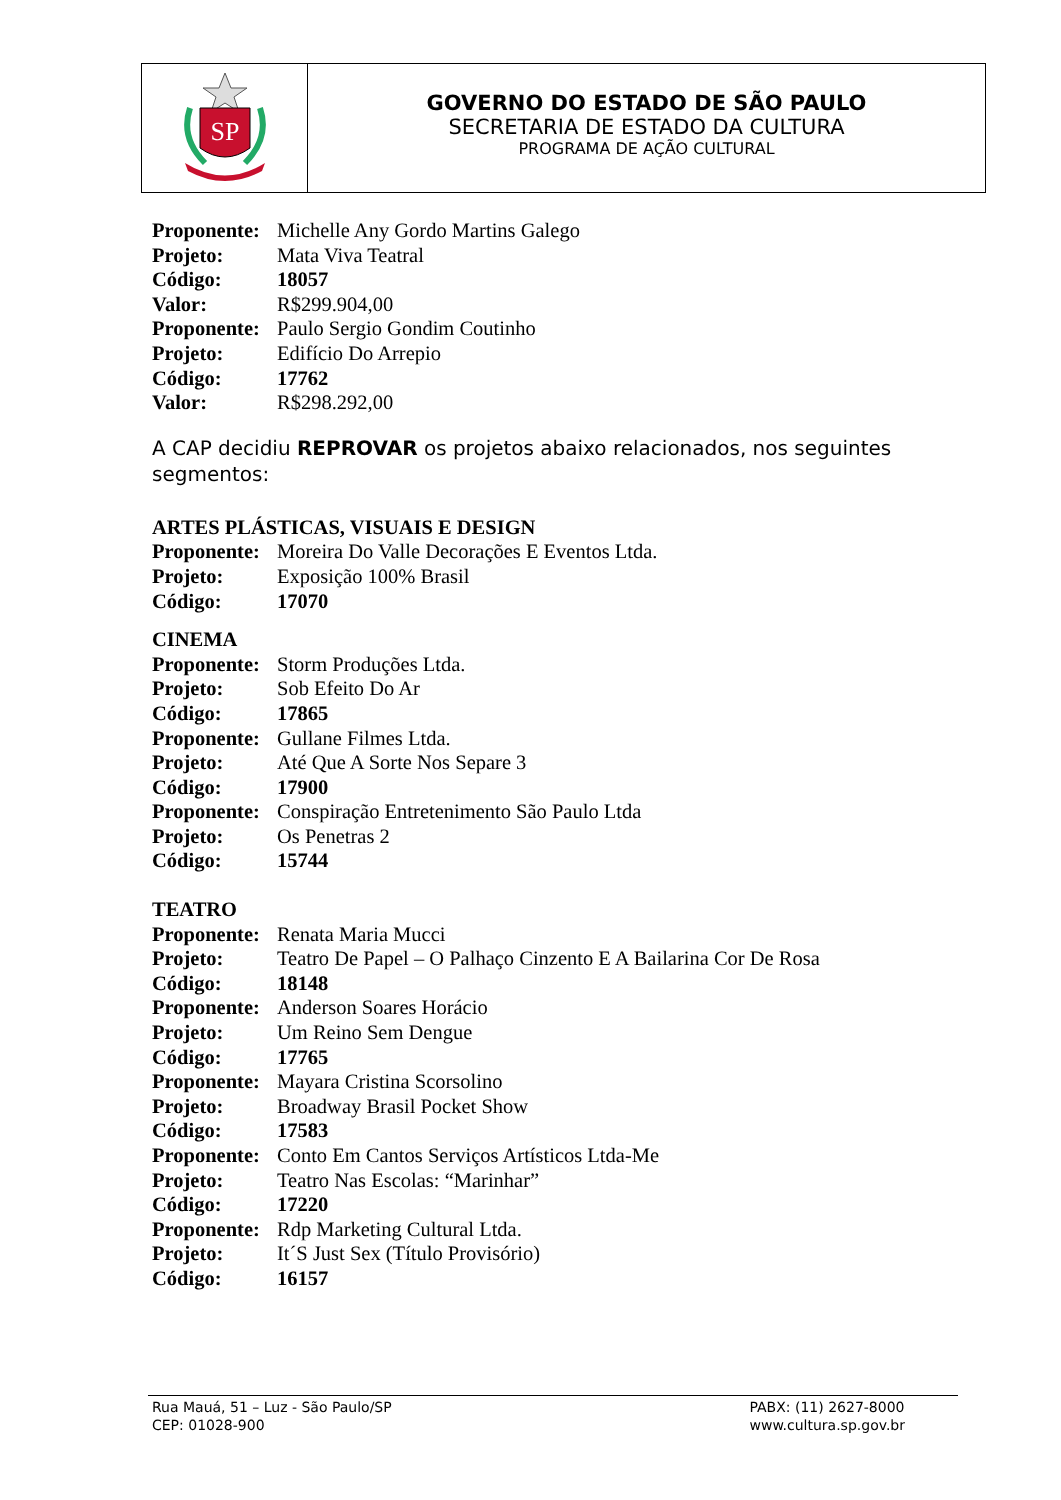SP
GOVERNO DO ESTADO DE SÃO PAULO
SECRETARIA DE ESTADO DA CULTURA
PROGRAMA DE AÇÃO CULTURAL
| Proponente: | Michelle Any Gordo Martins Galego |
| Projeto: | Mata Viva Teatral |
| Código: | 18057 |
| Valor: | R$299.904,00 |
| Proponente: | Paulo Sergio Gondim Coutinho |
| Projeto: | Edifício Do Arrepio |
| Código: | 17762 |
| Valor: | R$298.292,00 |
A CAP decidiu REPROVAR os projetos abaixo relacionados, nos seguintes segmentos:
ARTES PLÁSTICAS, VISUAIS E DESIGN
| Proponente: | Moreira Do Valle Decorações E Eventos Ltda. |
| Projeto: | Exposição 100% Brasil |
| Código: | 17070 |
CINEMA
| Proponente: | Storm Produções Ltda. |
| Projeto: | Sob Efeito Do Ar |
| Código: | 17865 |
| Proponente: | Gullane Filmes Ltda. |
| Projeto: | Até Que A Sorte Nos Separe 3 |
| Código: | 17900 |
| Proponente: | Conspiração Entretenimento São Paulo Ltda |
| Projeto: | Os Penetras 2 |
| Código: | 15744 |
TEATRO
| Proponente: | Renata Maria Mucci |
| Projeto: | Teatro De Papel – O Palhaço Cinzento E A Bailarina Cor De Rosa |
| Código: | 18148 |
| Proponente: | Anderson Soares Horácio |
| Projeto: | Um Reino Sem Dengue |
| Código: | 17765 |
| Proponente: | Mayara Cristina Scorsolino |
| Projeto: | Broadway Brasil Pocket Show |
| Código: | 17583 |
| Proponente: | Conto Em Cantos Serviços Artísticos Ltda-Me |
| Projeto: | Teatro Nas Escolas: “Marinhar” |
| Código: | 17220 |
| Proponente: | Rdp Marketing Cultural Ltda. |
| Projeto: | It´S Just Sex (Título Provisório) |
| Código: | 16157 |
Rua Mauá, 51 – Luz - São Paulo/SP
CEP: 01028-900
PABX: (11) 2627-8000
www.cultura.sp.gov.br